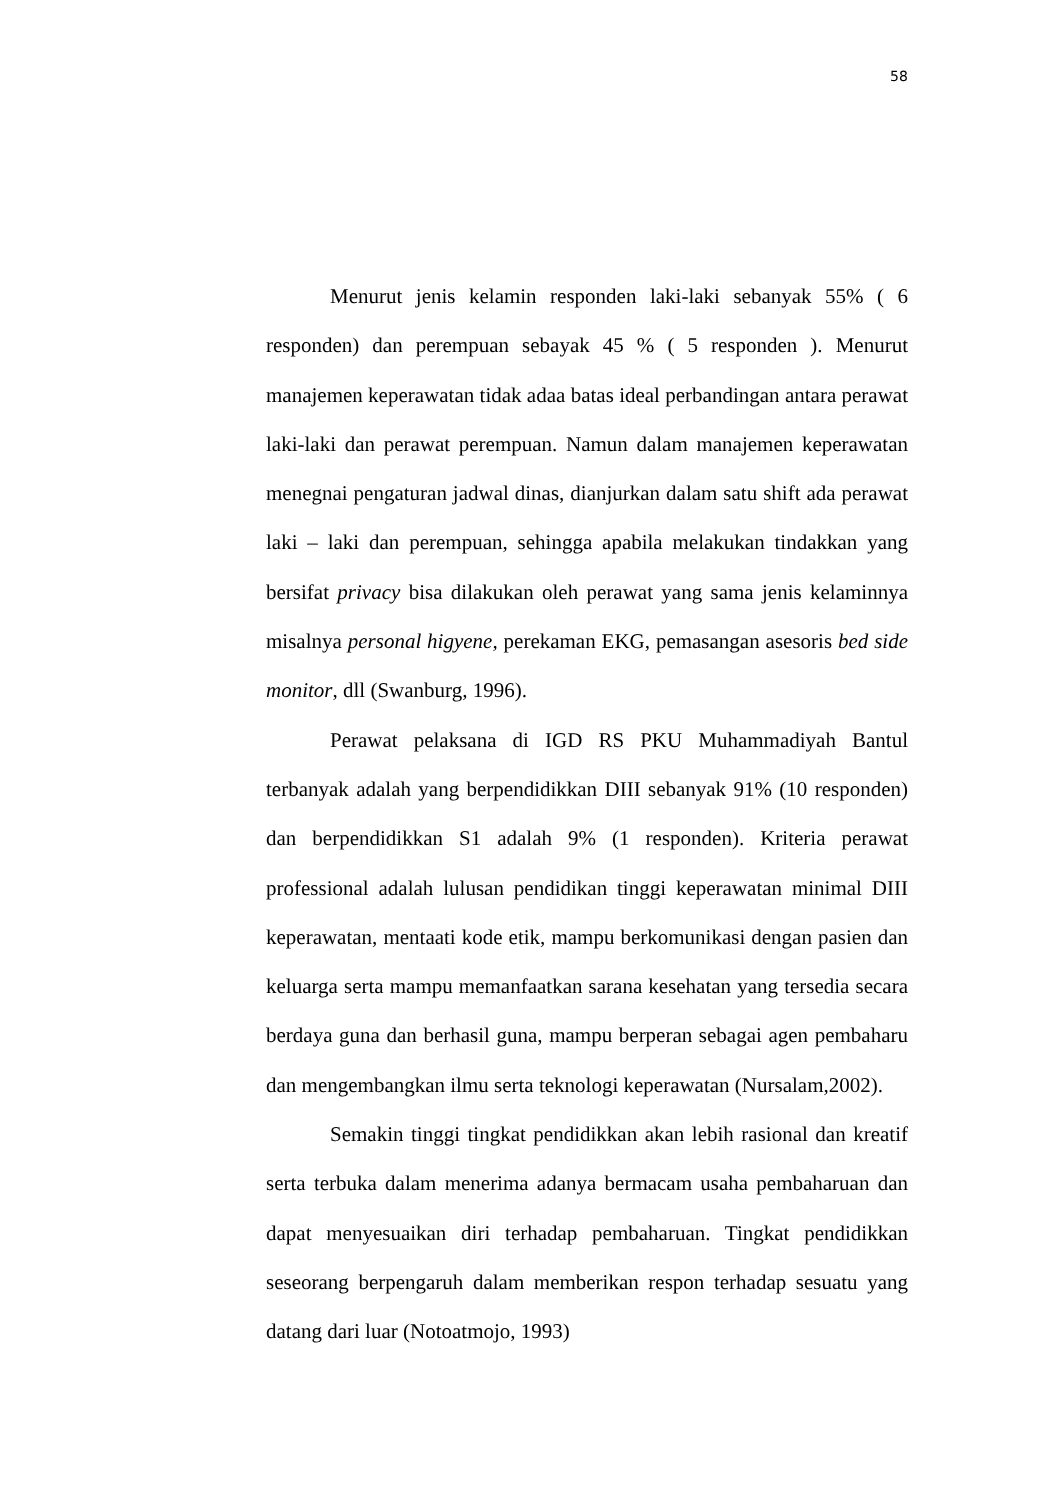58
Menurut jenis kelamin responden laki-laki sebanyak 55% ( 6 responden) dan perempuan sebayak 45 % ( 5 responden ). Menurut manajemen keperawatan tidak adaa batas ideal perbandingan antara perawat laki-laki dan perawat perempuan. Namun dalam manajemen keperawatan menegnai pengaturan jadwal dinas, dianjurkan dalam satu shift ada perawat laki – laki dan perempuan, sehingga apabila melakukan tindakkan yang bersifat privacy bisa dilakukan oleh perawat yang sama jenis kelaminnya misalnya personal higyene, perekaman EKG, pemasangan asesoris bed side monitor, dll (Swanburg, 1996).
Perawat pelaksana di IGD RS PKU Muhammadiyah Bantul terbanyak adalah yang berpendidikkan DIII sebanyak 91% (10 responden) dan berpendidikkan S1 adalah 9% (1 responden). Kriteria perawat professional adalah lulusan pendidikan tinggi keperawatan minimal DIII keperawatan, mentaati kode etik, mampu berkomunikasi dengan pasien dan keluarga serta mampu memanfaatkan sarana kesehatan yang tersedia secara berdaya guna dan berhasil guna, mampu berperan sebagai agen pembaharu dan mengembangkan ilmu serta teknologi keperawatan (Nursalam,2002).
Semakin tinggi tingkat pendidikkan akan lebih rasional dan kreatif serta terbuka dalam menerima adanya bermacam usaha pembaharuan dan dapat menyesuaikan diri terhadap pembaharuan. Tingkat pendidikkan seseorang berpengaruh dalam memberikan respon terhadap sesuatu yang datang dari luar (Notoatmojo, 1993)